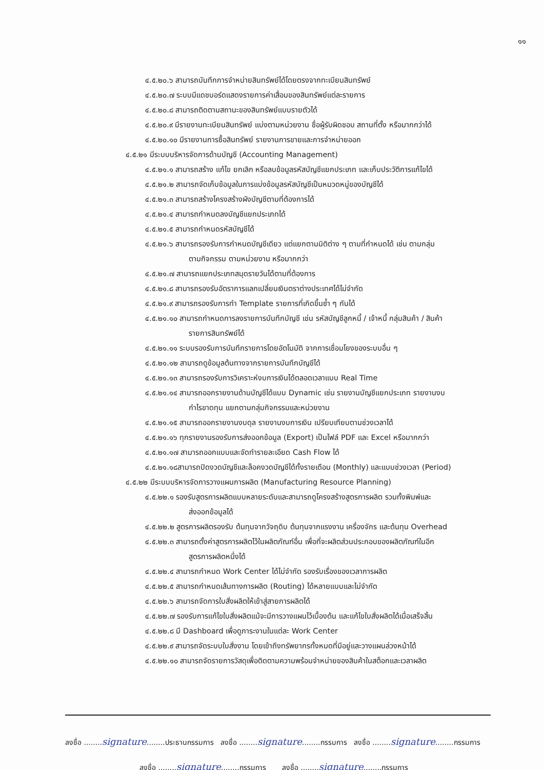๑๑
๔.๕.๒๐.๖ สามารถบันทึกการจำหน่ายสินทรัพย์ได้โดยตรงจากทะเบียนสินทรัพย์
๔.๕.๒๐.๗ ระบบมีแดชบอร์ดแสดงรายการค่าเสื่อมของสินทรัพย์แต่ละรายการ
๔.๕.๒๐.๘ สามารถติดตามสถานะของสินทรัพย์แบบรายตัวได้
๔.๕.๒๐.๙ มีรายงานทะเบียนสินทรัพย์ แบ่งตามหน่วยงาน ชื่อผู้รับผิดชอบ สถานที่ตั้ง หรือมากกว่าได้
๔.๕.๒๐.๑๐ มีรายงานการซื้อสินทรัพย์ รายงานการขายและการจำหน่ายออก
๔.๕.๒๑ มีระบบบริหารจัดการด้านบัญชี (Accounting Management)
๔.๕.๒๑.๑ สามารถสร้าง แก้ไข ยกเลิก หรือลบข้อมูลรหัสบัญชีแยกประเภท และเก็บประวัติการแก้ไขได้
๔.๕.๒๑.๒ สามารถจัดเก็บข้อมูลในการแบ่งข้อมูลรหัสบัญชีเป็นหมวดหมู่ของบัญชีได้
๔.๕.๒๑.๓ สามารถสร้างโครงสร้างผังบัญชีตามที่ต้องการได้
๔.๕.๒๑.๔ สามารถกำหนดลงบัญชีแยกประเภทได้
๔.๕.๒๑.๕ สามารถกำหนดรหัสบัญชีได้
๔.๕.๒๑.๖ สามารถรองรับการกำหนดบัญชีเดียว แต่แยกตามมิติต่าง ๆ ตามที่กำหนดได้ เช่น ตามกลุ่ม
ตามกิจกรรม ตามหน่วยงาน หรือมากกว่า
๔.๕.๒๑.๗ สามารถแยกประเภทสมุดรายวันได้ตามที่ต้องการ
๔.๕.๒๑.๘ สามารถรองรับอัตราการแลกเปลี่ยนเงินตราต่างประเทศได้ไม่จำกัด
๔.๕.๒๑.๙ สามารถรองรับการทำ Template รายการที่เกิดขึ้นซ้ำ ๆ กันได้
๔.๕.๒๑.๑๐ สามารถกำหนดการลงรายการบันทึกบัญชี เช่น รหัสบัญชีลูกหนี้ / เจ้าหนี้ กลุ่มสินค้า / สินค้า
รายการสินทรัพย์ได้
๔.๕.๒๑.๑๑ ระบบรองรับการบันทึกรายการโดยอัตโนมัติ จากการเชื่อมโยงของระบบอื่น ๆ
๔.๕.๒๑.๑๒ สามารถดูข้อมูลต้นทางจากรายการบันทึกบัญชีได้
๔.๕.๒๑.๑๓ สามารถรองรับการวิเคราะห์งบการเงินได้ตลอดเวลาแบบ Real Time
๔.๕.๒๑.๑๔ สามารถออกรายงานด้านบัญชีได้แบบ Dynamic เช่น รายงานบัญชีแยกประเภท รายงานงบ
กำไรขาดทุน แยกตามกลุ่มกิจกรรมและหน่วยงาน
๔.๕.๒๑.๑๕ สามารถออกรายงานงบดุล รายงานงบการเงิน เปรียบเทียบตามช่วงเวลาได้
๔.๕.๒๑.๑๖ ทุกรายงานรองรับการส่งออกข้อมูล (Export) เป็นไฟล์ PDF และ Excel หรือมากกว่า
๔.๕.๒๑.๑๗ สามารถออกแบบและจัดทำรายละเอียด Cash Flow ได้
๔.๕.๒๑.๑๘สามารถปิดงวดบัญชีและล็อคงวดบัญชีได้ทั้งรายเดือน (Monthly) และแบบช่วงเวลา (Period)
๔.๕.๒๒ มีระบบบริหารจัดการวางแผนการผลิต (Manufacturing Resource Planning)
๔.๕.๒๒.๑ รองรับสูตรการผลิตแบบหลายระดับและสามารถดูโครงสร้างสูตรการผลิต รวมทั้งพิมพ์และ
ส่งออกข้อมูลได้
๔.๕.๒๒.๒ สูตรการผลิตรองรับ ต้นทุนจากวัจถุดิบ ต้นทุนจากแรงงาน เครื่องจักร และต้นทุน Overhead
๔.๕.๒๒.๓ สามารถตั้งค่าสูตรการผลิตไว้ในผลิตภัณฑ์อื่น เพื่อที่จะผลิตส่วนประกอบของผลิตภัณฑ์ในอีก
สูตรการผลิตหนึ่งได้
๔.๕.๒๒.๔ สามารถกำหนด Work Center ได้ไม่จำกัด รองรับเรื่องของเวลาการผลิต
๔.๕.๒๒.๕ สามารถกำหนดเส้นทางการผลิต (Routing) ได้หลายแบบและไม่จำกัด
๔.๕.๒๒.๖ สามารถจัดการใบสั่งผลิตให้เข้าสู่สายการผลิตได้
๔.๕.๒๒.๗ รองรับการแก้ไขใบสั่งผลิตแม้จะมีการวางแผนไว้เบื้องต้น และแก้ไขใบสั่งผลิตได้เมื่อเสร็จสิ้น
๔.๕.๒๒.๘ มี Dashboard เพื่อดูภาระงานในแต่ละ Work Center
๔.๕.๒๒.๙ สามารถจัดระบบใบสั่งงาน โดยเข้าถึงทรัพยากรทั้งหมดที่มีอยู่และวางแผนล่วงหน้าได้
๔.๕.๒๒.๑๐ สามารถจัดรายการวัสดุเพื่อติดตามความพร้อมจำหน่ายของสินค้าในสต็อกและเวลาผลิต
ลงชื่อ ........signature........ประธานกรรมการ ลงชื่อ ........signature........กรรมการ ลงชื่อ ........signature........กรรมการ
ลงชื่อ ........signature........กรรมการ ลงชื่อ ........signature........กรรมการ